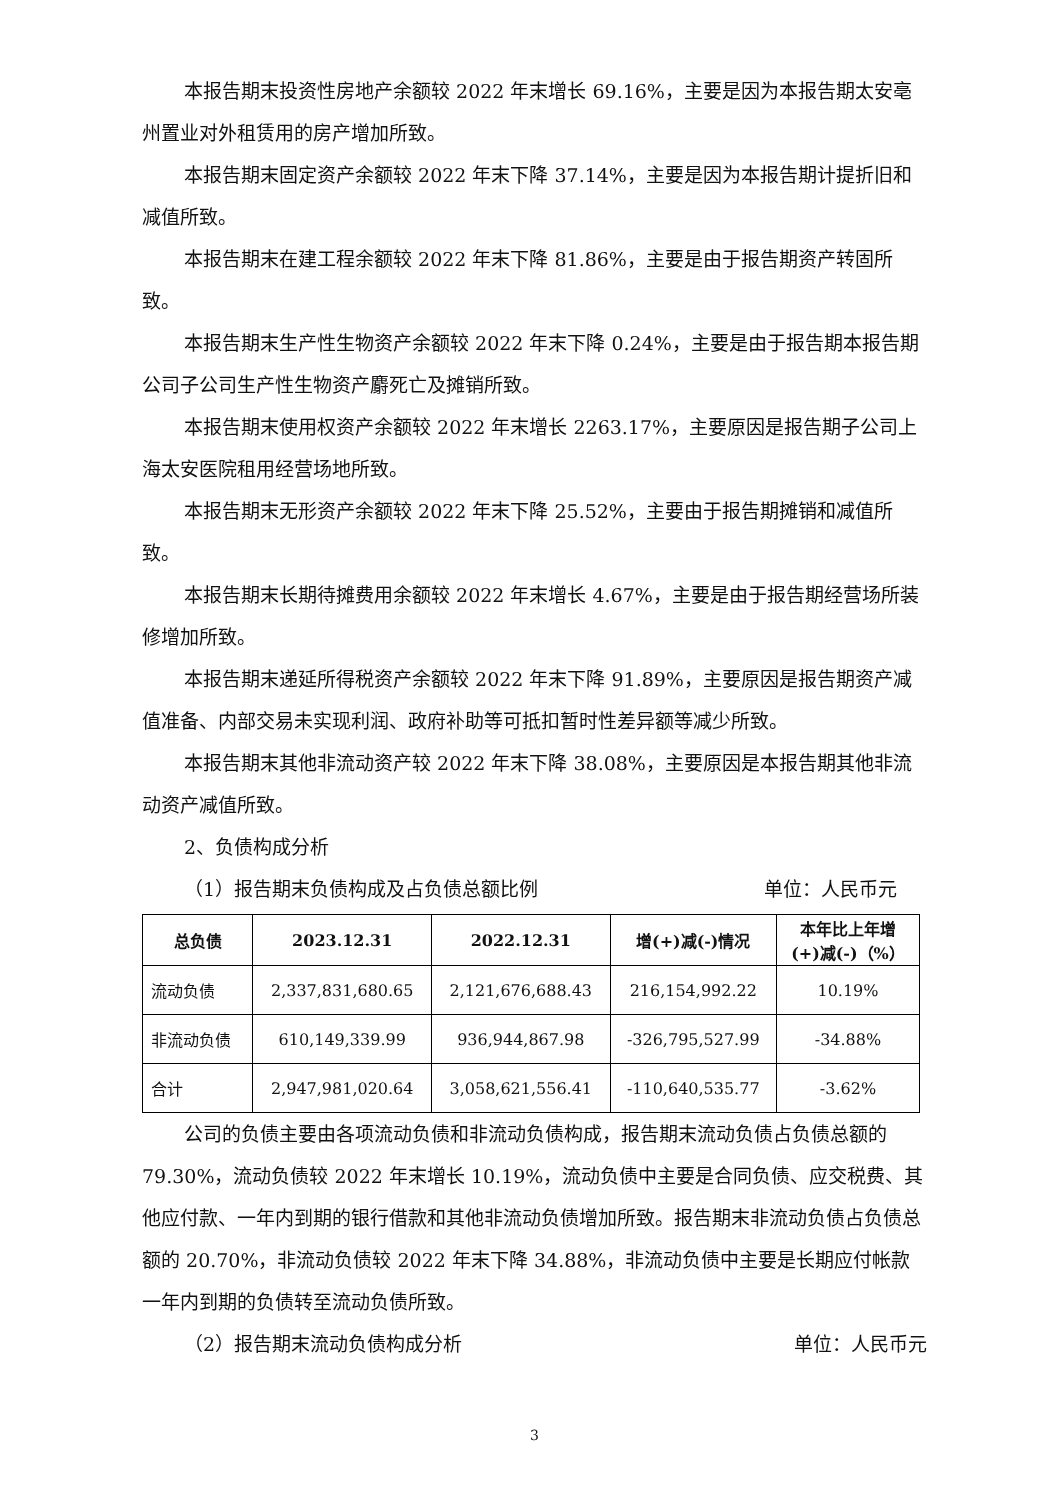本报告期末投资性房地产余额较 2022 年末增长 69.16%，主要是因为本报告期太安亳州置业对外租赁用的房产增加所致。
本报告期末固定资产余额较 2022 年末下降 37.14%，主要是因为本报告期计提折旧和减值所致。
本报告期末在建工程余额较 2022 年末下降 81.86%，主要是由于报告期资产转固所致。
本报告期末生产性生物资产余额较 2022 年末下降 0.24%，主要是由于报告期本报告期公司子公司生产性生物资产麝死亡及摊销所致。
本报告期末使用权资产余额较 2022 年末增长 2263.17%，主要原因是报告期子公司上海太安医院租用经营场地所致。
本报告期末无形资产余额较 2022 年末下降 25.52%，主要由于报告期摊销和减值所致。
本报告期末长期待摊费用余额较 2022 年末增长 4.67%，主要是由于报告期经营场所装修增加所致。
本报告期末递延所得税资产余额较 2022 年末下降 91.89%，主要原因是报告期资产减值准备、内部交易未实现利润、政府补助等可抵扣暂时性差异额等减少所致。
本报告期末其他非流动资产较 2022 年末下降 38.08%，主要原因是本报告期其他非流动资产减值所致。
2、负债构成分析
（1）报告期末负债构成及占负债总额比例 单位：人民币元
| 总负债 | 2023.12.31 | 2022.12.31 | 增(+)减(-)情况 | 本年比上年增 (+)减(-)（%） |
| --- | --- | --- | --- | --- |
| 流动负债 | 2,337,831,680.65 | 2,121,676,688.43 | 216,154,992.22 | 10.19% |
| 非流动负债 | 610,149,339.99 | 936,944,867.98 | -326,795,527.99 | -34.88% |
| 合计 | 2,947,981,020.64 | 3,058,621,556.41 | -110,640,535.77 | -3.62% |
公司的负债主要由各项流动负债和非流动负债构成，报告期末流动负债占负债总额的 79.30%，流动负债较 2022 年末增长 10.19%，流动负债中主要是合同负债、应交税费、其他应付款、一年内到期的银行借款和其他非流动负债增加所致。报告期末非流动负债占负债总额的 20.70%，非流动负债较 2022 年末下降 34.88%，非流动负债中主要是长期应付帐款一年内到期的负债转至流动负债所致。
（2）报告期末流动负债构成分析 单位：人民币元
3